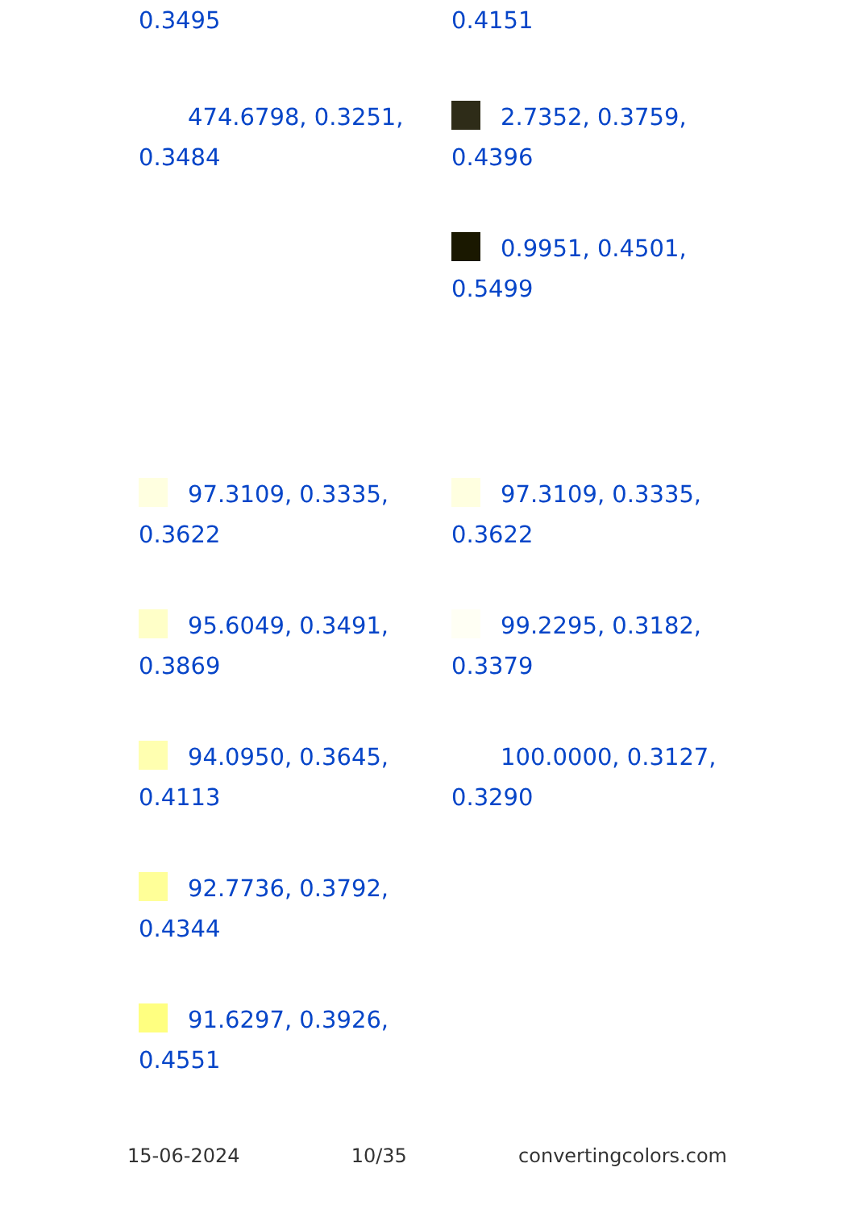0.3495
0.4151
474.6798, 0.3251,
0.3484
2.7352, 0.3759,
0.4396
0.9951, 0.4501,
0.5499
97.3109, 0.3335,
0.3622
97.3109, 0.3335,
0.3622
95.6049, 0.3491,
0.3869
99.2295, 0.3182,
0.3379
94.0950, 0.3645,
0.4113
100.0000, 0.3127,
0.3290
92.7736, 0.3792,
0.4344
91.6297, 0.3926,
0.4551
15-06-2024 10/35 convertingcolors.com